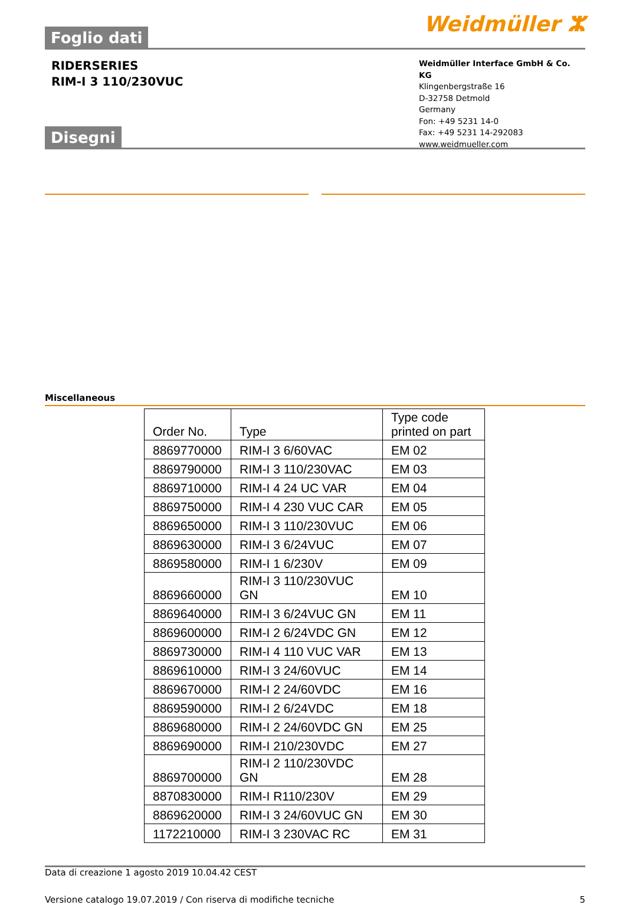Foglio dati
Weidmüller ⵣ
RIDERSERIES
RIM-I 3 110/230VUC
Weidmüller Interface GmbH & Co. KG
Klingenbergstraße 16
D-32758 Detmold
Germany
Fon: +49 5231 14-0
Fax: +49 5231 14-292083
www.weidmueller.com
Disegni
Miscellaneous
| Order No. | Type | Type code printed on part |
| --- | --- | --- |
| 8869770000 | RIM-I 3 6/60VAC | EM 02 |
| 8869790000 | RIM-I 3 110/230VAC | EM 03 |
| 8869710000 | RIM-I 4 24 UC VAR | EM 04 |
| 8869750000 | RIM-I 4 230 VUC CAR | EM 05 |
| 8869650000 | RIM-I 3 110/230VUC | EM 06 |
| 8869630000 | RIM-I 3 6/24VUC | EM 07 |
| 8869580000 | RIM-I 1 6/230V | EM 09 |
| 8869660000 | RIM-I 3 110/230VUC GN | EM 10 |
| 8869640000 | RIM-I 3 6/24VUC GN | EM 11 |
| 8869600000 | RIM-I 2 6/24VDC GN | EM 12 |
| 8869730000 | RIM-I 4 110 VUC VAR | EM 13 |
| 8869610000 | RIM-I 3 24/60VUC | EM 14 |
| 8869670000 | RIM-I 2 24/60VDC | EM 16 |
| 8869590000 | RIM-I 2 6/24VDC | EM 18 |
| 8869680000 | RIM-I 2 24/60VDC GN | EM 25 |
| 8869690000 | RIM-I 210/230VDC | EM 27 |
| 8869700000 | RIM-I 2 110/230VDC GN | EM 28 |
| 8870830000 | RIM-I R110/230V | EM 29 |
| 8869620000 | RIM-I 3 24/60VUC GN | EM 30 |
| 1172210000 | RIM-I 3 230VAC RC | EM 31 |
Data di creazione 1 agosto 2019 10.04.42 CEST
Versione catalogo 19.07.2019 / Con riserva di modifiche tecniche 5